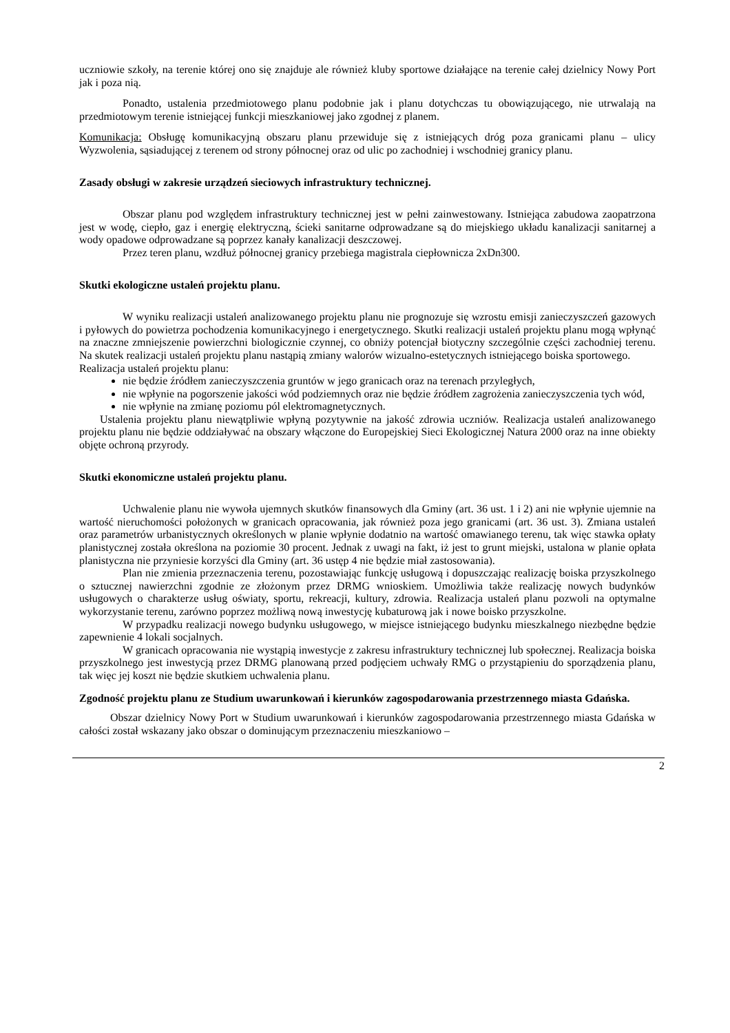uczniowie szkoły, na terenie której ono się znajduje ale również kluby sportowe działające na terenie całej dzielnicy Nowy Port jak i poza nią.
Ponadto, ustalenia przedmiotowego planu podobnie jak i planu dotychczas tu obowiązującego, nie utrwalają na przedmiotowym terenie istniejącej funkcji mieszkaniowej jako zgodnej z planem.
Komunikacja: Obsługę komunikacyjną obszaru planu przewiduje się z istniejących dróg poza granicami planu – ulicy Wyzwolenia, sąsiadującej z terenem od strony północnej oraz od ulic po zachodniej i wschodniej granicy planu.
Zasady obsługi w zakresie urządzeń sieciowych infrastruktury technicznej.
Obszar planu pod względem infrastruktury technicznej jest w pełni zainwestowany. Istniejąca zabudowa zaopatrzona jest w wodę, ciepło, gaz i energię elektryczną, ścieki sanitarne odprowadzane są do miejskiego układu kanalizacji sanitarnej a wody opadowe odprowadzane są poprzez kanały kanalizacji deszczowej.
Przez teren planu, wzdłuż północnej granicy przebiega magistrala ciepłownicza 2xDn300.
Skutki ekologiczne ustaleń projektu planu.
W wyniku realizacji ustaleń analizowanego projektu planu nie prognozuje się wzrostu emisji zanieczyszczeń gazowych i pyłowych do powietrza pochodzenia komunikacyjnego i energetycznego. Skutki realizacji ustaleń projektu planu mogą wpłynąć na znaczne zmniejszenie powierzchni biologicznie czynnej, co obniży potencjał biotyczny szczególnie części zachodniej terenu. Na skutek realizacji ustaleń projektu planu nastąpią zmiany walorów wizualno-estetycznych istniejącego boiska sportowego.
Realizacja ustaleń projektu planu:
nie będzie źródłem zanieczyszczenia gruntów w jego granicach oraz na terenach przyległych,
nie wpłynie na pogorszenie jakości wód podziemnych oraz nie będzie źródłem zagrożenia zanieczyszczenia tych wód,
nie wpłynie na zmianę poziomu pól elektromagnetycznych.
Ustalenia projektu planu niewątpliwie wpłyną pozytywnie na jakość zdrowia uczniów. Realizacja ustaleń analizowanego projektu planu nie będzie oddziaływać na obszary włączone do Europejskiej Sieci Ekologicznej Natura 2000 oraz na inne obiekty objęte ochroną przyrody.
Skutki ekonomiczne ustaleń projektu planu.
Uchwalenie planu nie wywoła ujemnych skutków finansowych dla Gminy (art. 36 ust. 1 i 2) ani nie wpłynie ujemnie na wartość nieruchomości położonych w granicach opracowania, jak również poza jego granicami (art. 36 ust. 3). Zmiana ustaleń oraz parametrów urbanistycznych określonych w planie wpłynie dodatnio na wartość omawianego terenu, tak więc stawka opłaty planistycznej została określona na poziomie 30 procent. Jednak z uwagi na fakt, iż jest to grunt miejski, ustalona w planie opłata planistyczna nie przyniesie korzyści dla Gminy (art. 36 ustęp 4 nie będzie miał zastosowania).
Plan nie zmienia przeznaczenia terenu, pozostawiając funkcję usługową i dopuszczając realizację boiska przyszkolnego o sztucznej nawierzchni zgodnie ze złożonym przez DRMG wnioskiem. Umożliwia także realizację nowych budynków usługowych o charakterze usług oświaty, sportu, rekreacji, kultury, zdrowia. Realizacja ustaleń planu pozwoli na optymalne wykorzystanie terenu, zarówno poprzez możliwą nową inwestycję kubaturową jak i nowe boisko przyszkolne.
W przypadku realizacji nowego budynku usługowego, w miejsce istniejącego budynku mieszkalnego niezbędne będzie zapewnienie 4 lokali socjalnych.
W granicach opracowania nie wystąpią inwestycje z zakresu infrastruktury technicznej lub społecznej. Realizacja boiska przyszkolnego jest inwestycją przez DRMG planowaną przed podjęciem uchwały RMG o przystąpieniu do sporządzenia planu, tak więc jej koszt nie będzie skutkiem uchwalenia planu.
Zgodność projektu planu ze Studium uwarunkowań i kierunków zagospodarowania przestrzennego miasta Gdańska.
Obszar dzielnicy Nowy Port w Studium uwarunkowań i kierunków zagospodarowania przestrzennego miasta Gdańska w całości został wskazany jako obszar o dominującym przeznaczeniu mieszkaniowo –
2